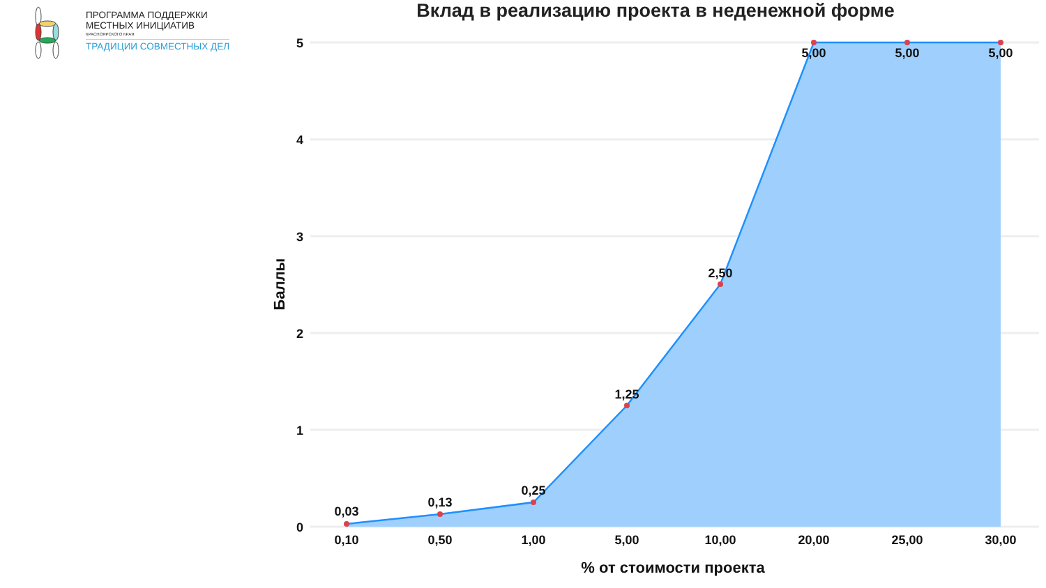5
4
3
2
1
0
0,03
0,13
0,25
1,25
2,50
5,00
5,00
5,00
0,10
0,50
1,00
5,00
10,00
20,00
25,00
30,00
% от стоимости проекта
Баллы
ПРОГРАММА ПОДДЕРЖКИ
МЕСТНЫХ ИНИЦИАТИВ
КРАСНОЯРСКОГО КРАЯ
ТРАДИЦИИ СОВМЕСТНЫХ ДЕЛ
Вклад в реализацию проекта в неденежной форме